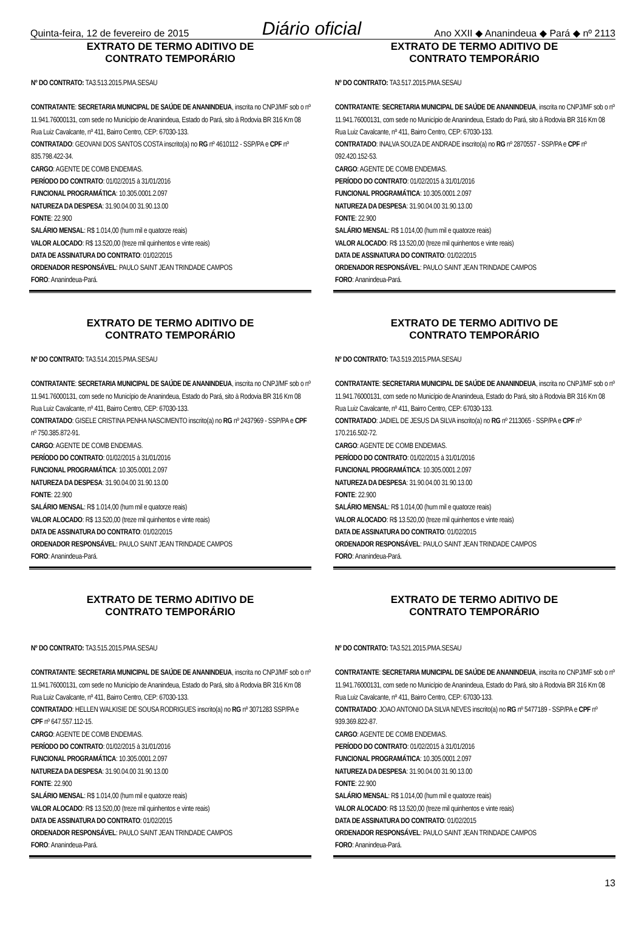Quinta-feira, 12 de fevereiro de 2015 Diário oficial Ano XXII ◆ Ananindeua ◆ Pará ◆ nº 2113
EXTRATO DE TERMO ADITIVO DE
CONTRATO TEMPORÁRIO
Nº DO CONTRATO: TA3.513.2015.PMA.SESAU
CONTRATANTE: SECRETARIA MUNICIPAL DE SAÚDE DE ANANINDEUA, inscrita no CNPJ/MF sob o nº 11.941.76000131, com sede no Município de Ananindeua, Estado do Pará, sito à Rodovia BR 316 Km 08 Rua Luiz Cavalcante, nº 411, Bairro Centro, CEP: 67030-133.
CONTRATADO: GEOVANI DOS SANTOS COSTA inscrito(a) no RG nº 4610112 - SSP/PA e CPF nº 835.798.422-34.
CARGO: AGENTE DE COMB ENDEMIAS.
PERÍODO DO CONTRATO: 01/02/2015 à 31/01/2016
FUNCIONAL PROGRAMÁTICA: 10.305.0001.2.097
NATUREZA DA DESPESA: 31.90.04.00 31.90.13.00
FONTE: 22.900
SALÁRIO MENSAL: R$ 1.014,00 (hum mil e quatorze reais)
VALOR ALOCADO: R$ 13.520,00 (treze mil quinhentos e vinte reais)
DATA DE ASSINATURA DO CONTRATO: 01/02/2015
ORDENADOR RESPONSÁVEL: PAULO SAINT JEAN TRINDADE CAMPOS
FORO: Ananindeua-Pará.
EXTRATO DE TERMO ADITIVO DE
CONTRATO TEMPORÁRIO
Nº DO CONTRATO: TA3.514.2015.PMA.SESAU
CONTRATANTE: SECRETARIA MUNICIPAL DE SAÚDE DE ANANINDEUA, inscrita no CNPJ/MF sob o nº 11.941.76000131, com sede no Município de Ananindeua, Estado do Pará, sito à Rodovia BR 316 Km 08 Rua Luiz Cavalcante, nº 411, Bairro Centro, CEP: 67030-133.
CONTRATADO: GISELE CRISTINA PENHA NASCIMENTO inscrito(a) no RG nº 2437969 - SSP/PA e CPF nº 750.385.872-91.
CARGO: AGENTE DE COMB ENDEMIAS.
PERÍODO DO CONTRATO: 01/02/2015 à 31/01/2016
FUNCIONAL PROGRAMÁTICA: 10.305.0001.2.097
NATUREZA DA DESPESA: 31.90.04.00 31.90.13.00
FONTE: 22.900
SALÁRIO MENSAL: R$ 1.014,00 (hum mil e quatorze reais)
VALOR ALOCADO: R$ 13.520,00 (treze mil quinhentos e vinte reais)
DATA DE ASSINATURA DO CONTRATO: 01/02/2015
ORDENADOR RESPONSÁVEL: PAULO SAINT JEAN TRINDADE CAMPOS
FORO: Ananindeua-Pará.
EXTRATO DE TERMO ADITIVO DE
CONTRATO TEMPORÁRIO
Nº DO CONTRATO: TA3.515.2015.PMA.SESAU
CONTRATANTE: SECRETARIA MUNICIPAL DE SAÚDE DE ANANINDEUA, inscrita no CNPJ/MF sob o nº 11.941.76000131, com sede no Município de Ananindeua, Estado do Pará, sito à Rodovia BR 316 Km 08 Rua Luiz Cavalcante, nº 411, Bairro Centro, CEP: 67030-133.
CONTRATADO: HELLEN WALKISIE DE SOUSA RODRIGUES inscrito(a) no RG nº 3071283 SSP/PA e CPF nº 647.557.112-15.
CARGO: AGENTE DE COMB ENDEMIAS.
PERÍODO DO CONTRATO: 01/02/2015 à 31/01/2016
FUNCIONAL PROGRAMÁTICA: 10.305.0001.2.097
NATUREZA DA DESPESA: 31.90.04.00 31.90.13.00
FONTE: 22.900
SALÁRIO MENSAL: R$ 1.014,00 (hum mil e quatorze reais)
VALOR ALOCADO: R$ 13.520,00 (treze mil quinhentos e vinte reais)
DATA DE ASSINATURA DO CONTRATO: 01/02/2015
ORDENADOR RESPONSÁVEL: PAULO SAINT JEAN TRINDADE CAMPOS
FORO: Ananindeua-Pará.
EXTRATO DE TERMO ADITIVO DE
CONTRATO TEMPORÁRIO
Nº DO CONTRATO: TA3.517.2015.PMA.SESAU
CONTRATANTE: SECRETARIA MUNICIPAL DE SAÚDE DE ANANINDEUA, inscrita no CNPJ/MF sob o nº 11.941.76000131, com sede no Município de Ananindeua, Estado do Pará, sito à Rodovia BR 316 Km 08 Rua Luiz Cavalcante, nº 411, Bairro Centro, CEP: 67030-133.
CONTRATADO: INALVA SOUZA DE ANDRADE inscrito(a) no RG nº 2870557 - SSP/PA e CPF nº 092.420.152-53.
CARGO: AGENTE DE COMB ENDEMIAS.
PERÍODO DO CONTRATO: 01/02/2015 à 31/01/2016
FUNCIONAL PROGRAMÁTICA: 10.305.0001.2.097
NATUREZA DA DESPESA: 31.90.04.00 31.90.13.00
FONTE: 22.900
SALÁRIO MENSAL: R$ 1.014,00 (hum mil e quatorze reais)
VALOR ALOCADO: R$ 13.520,00 (treze mil quinhentos e vinte reais)
DATA DE ASSINATURA DO CONTRATO: 01/02/2015
ORDENADOR RESPONSÁVEL: PAULO SAINT JEAN TRINDADE CAMPOS
FORO: Ananindeua-Pará.
EXTRATO DE TERMO ADITIVO DE
CONTRATO TEMPORÁRIO
Nº DO CONTRATO: TA3.519.2015.PMA.SESAU
CONTRATANTE: SECRETARIA MUNICIPAL DE SAÚDE DE ANANINDEUA, inscrita no CNPJ/MF sob o nº 11.941.76000131, com sede no Município de Ananindeua, Estado do Pará, sito à Rodovia BR 316 Km 08 Rua Luiz Cavalcante, nº 411, Bairro Centro, CEP: 67030-133.
CONTRATADO: JADIEL DE JESUS DA SILVA inscrito(a) no RG nº 2113065 - SSP/PA e CPF nº 170.216.502-72.
CARGO: AGENTE DE COMB ENDEMIAS.
PERÍODO DO CONTRATO: 01/02/2015 à 31/01/2016
FUNCIONAL PROGRAMÁTICA: 10.305.0001.2.097
NATUREZA DA DESPESA: 31.90.04.00 31.90.13.00
FONTE: 22.900
SALÁRIO MENSAL: R$ 1.014,00 (hum mil e quatorze reais)
VALOR ALOCADO: R$ 13.520,00 (treze mil quinhentos e vinte reais)
DATA DE ASSINATURA DO CONTRATO: 01/02/2015
ORDENADOR RESPONSÁVEL: PAULO SAINT JEAN TRINDADE CAMPOS
FORO: Ananindeua-Pará.
EXTRATO DE TERMO ADITIVO DE
CONTRATO TEMPORÁRIO
Nº DO CONTRATO: TA3.521.2015.PMA.SESAU
CONTRATANTE: SECRETARIA MUNICIPAL DE SAÚDE DE ANANINDEUA, inscrita no CNPJ/MF sob o nº 11.941.76000131, com sede no Município de Ananindeua, Estado do Pará, sito à Rodovia BR 316 Km 08 Rua Luiz Cavalcante, nº 411, Bairro Centro, CEP: 67030-133.
CONTRATADO: JOAO ANTONIO DA SILVA NEVES inscrito(a) no RG nº 5477189 - SSP/PA e CPF nº 939.369.822-87.
CARGO: AGENTE DE COMB ENDEMIAS.
PERÍODO DO CONTRATO: 01/02/2015 à 31/01/2016
FUNCIONAL PROGRAMÁTICA: 10.305.0001.2.097
NATUREZA DA DESPESA: 31.90.04.00 31.90.13.00
FONTE: 22.900
SALÁRIO MENSAL: R$ 1.014,00 (hum mil e quatorze reais)
VALOR ALOCADO: R$ 13.520,00 (treze mil quinhentos e vinte reais)
DATA DE ASSINATURA DO CONTRATO: 01/02/2015
ORDENADOR RESPONSÁVEL: PAULO SAINT JEAN TRINDADE CAMPOS
FORO: Ananindeua-Pará.
13